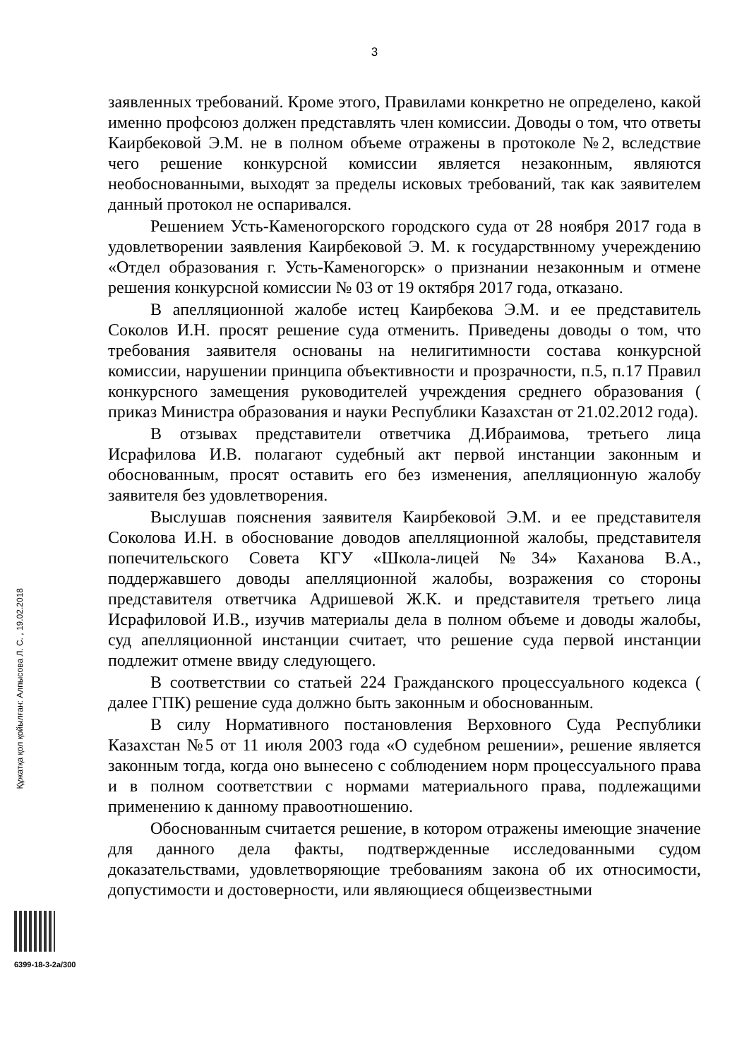3
заявленных требований. Кроме этого, Правилами конкретно не определено, какой именно профсоюз должен представлять член комиссии. Доводы о том, что ответы Каирбековой Э.М. не в полном объеме отражены в протоколе №2, вследствие чего решение конкурсной комиссии является незаконным, являются необоснованными, выходят за пределы исковых требований, так как заявителем данный протокол не оспаривался.
Решением Усть-Каменогорского городского суда от 28 ноября 2017 года в удовлетворении заявления Каирбековой Э. М. к государствнному учереждению «Отдел образования г. Усть-Каменогорск» о признании незаконным и отмене решения конкурсной комиссии № 03 от 19 октября 2017 года, отказано.
В апелляционной жалобе истец Каирбекова Э.М. и ее представитель Соколов И.Н. просят решение суда отменить. Приведены доводы о том, что требования заявителя основаны на нелигитимности состава конкурсной комиссии, нарушении принципа объективности и прозрачности, п.5, п.17 Правил конкурсного замещения руководителей учреждения среднего образования ( приказ Министра образования и науки Республики Казахстан от 21.02.2012 года).
В отзывах представители ответчика Д.Ибраимова, третьего лица Исрафилова И.В. полагают судебный акт первой инстанции законным и обоснованным, просят оставить его без изменения, апелляционную жалобу заявителя без удовлетворения.
Выслушав пояснения заявителя Каирбековой Э.М. и ее представителя Соколова И.Н. в обоснование доводов апелляционной жалобы, представителя попечительского Совета КГУ «Школа-лицей №34» Каханова В.А., поддержавшего доводы апелляционной жалобы, возражения со стороны представителя ответчика Адришевой Ж.К. и представителя третьего лица Исрафиловой И.В., изучив материалы дела в полном объеме и доводы жалобы, суд апелляционной инстанции считает, что решение суда первой инстанции подлежит отмене ввиду следующего.
В соответствии со статьей 224 Гражданского процессуального кодекса ( далее ГПК) решение суда должно быть законным и обоснованным.
В силу Нормативного постановления Верховного Суда Республики Казахстан №5 от 11 июля 2003 года «О судебном решении», решение является законным тогда, когда оно вынесено с соблюдением норм процессуального права и в полном соответствии с нормами материального права, подлежащими применению к данному правоотношению.
Обоснованным считается решение, в котором отражены имеющие значение для данного дела факты, подтвержденные исследованными судом доказательствами, удовлетворяющие требованиям закона об их относимости, допустимости и достоверности, или являющиеся общеизвестными
Құжатқа қол қойылған: Алпысова Л. С. , 19.02.2018
6399-18-3-2а/300